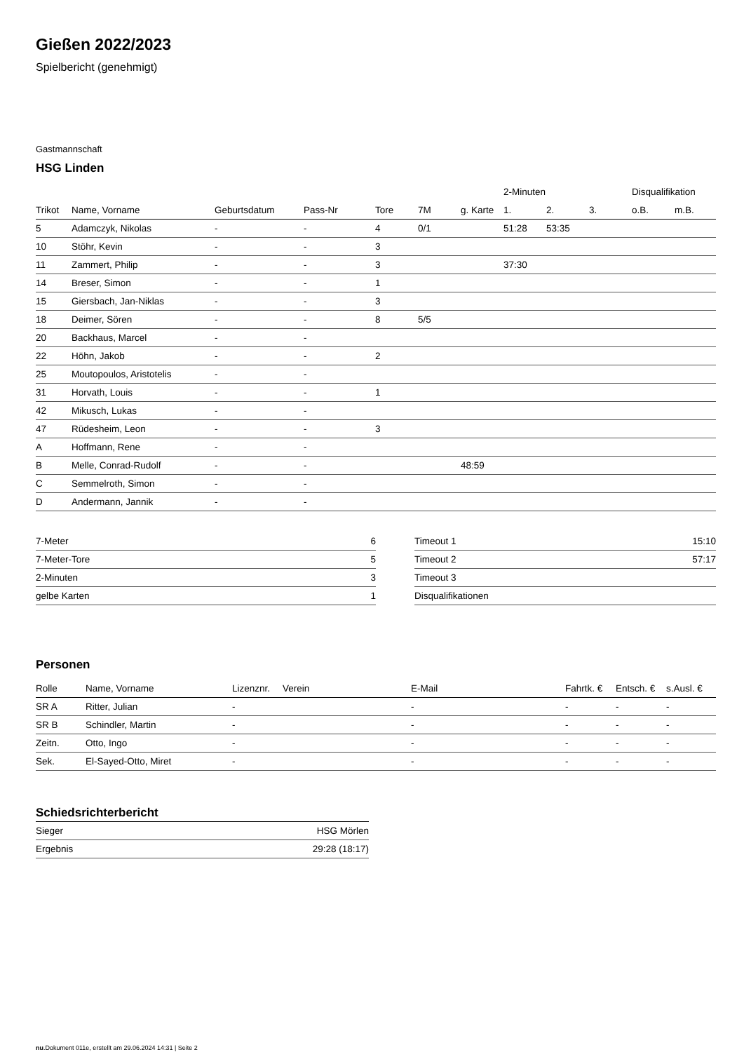Gießen 2022/2023
Spielbericht (genehmigt)
Gastmannschaft
HSG Linden
| | | | | | | | 2-Minuten | | | Disqualifikation | |
| --- | --- | --- | --- | --- | --- | --- | --- | --- | --- | --- | --- |
| Trikot | Name, Vorname | Geburtsdatum | Pass-Nr | Tore | 7M | g. Karte | 1. | 2. | 3. | o.B. | m.B. |
| 5 | Adamczyk, Nikolas | - | - | 4 | 0/1 | | 51:28 | 53:35 | | | |
| 10 | Stöhr, Kevin | - | - | 3 | | | | | | | |
| 11 | Zammert, Philip | - | - | 3 | | | 37:30 | | | | |
| 14 | Breser, Simon | - | - | 1 | | | | | | | |
| 15 | Giersbach, Jan-Niklas | - | - | 3 | | | | | | | |
| 18 | Deimer, Sören | - | - | 8 | 5/5 | | | | | | |
| 20 | Backhaus, Marcel | - | - | | | | | | | | |
| 22 | Höhn, Jakob | - | - | 2 | | | | | | | |
| 25 | Moutopoulos, Aristotelis | - | - | | | | | | | | |
| 31 | Horvath, Louis | - | - | 1 | | | | | | | |
| 42 | Mikusch, Lukas | - | - | | | | | | | | |
| 47 | Rüdesheim, Leon | - | - | 3 | | | | | | | |
| A | Hoffmann, Rene | - | - | | | | | | | | |
| B | Melle, Conrad-Rudolf | - | - | | | 48:59 | | | | | |
| C | Semmelroth, Simon | - | - | | | | | | | | |
| D | Andermann, Jannik | - | - | | | | | | | | |
| 7-Meter | 6 |
| 7-Meter-Tore | 5 |
| 2-Minuten | 3 |
| gelbe Karten | 1 |
| Timeout 1 | 15:10 |
| Timeout 2 | 57:17 |
| Timeout 3 | |
| Disqualifikationen | |
Personen
| Rolle | Name, Vorname | Lizenznr. | Verein | E-Mail | Fahrtk. € | Entsch. € | s.Ausl. € |
| --- | --- | --- | --- | --- | --- | --- | --- |
| SR A | Ritter, Julian | - | | - | - | - | - |
| SR B | Schindler, Martin | - | | - | - | - | - |
| Zeitn. | Otto, Ingo | - | | - | - | - | - |
| Sek. | El-Sayed-Otto, Miret | - | | - | - | - | - |
Schiedsrichterbericht
| Sieger | HSG Mörlen |
| Ergebnis | 29:28 (18:17) |
nu.Dokument 011e, erstellt am 29.06.2024 14:31 | Seite 2